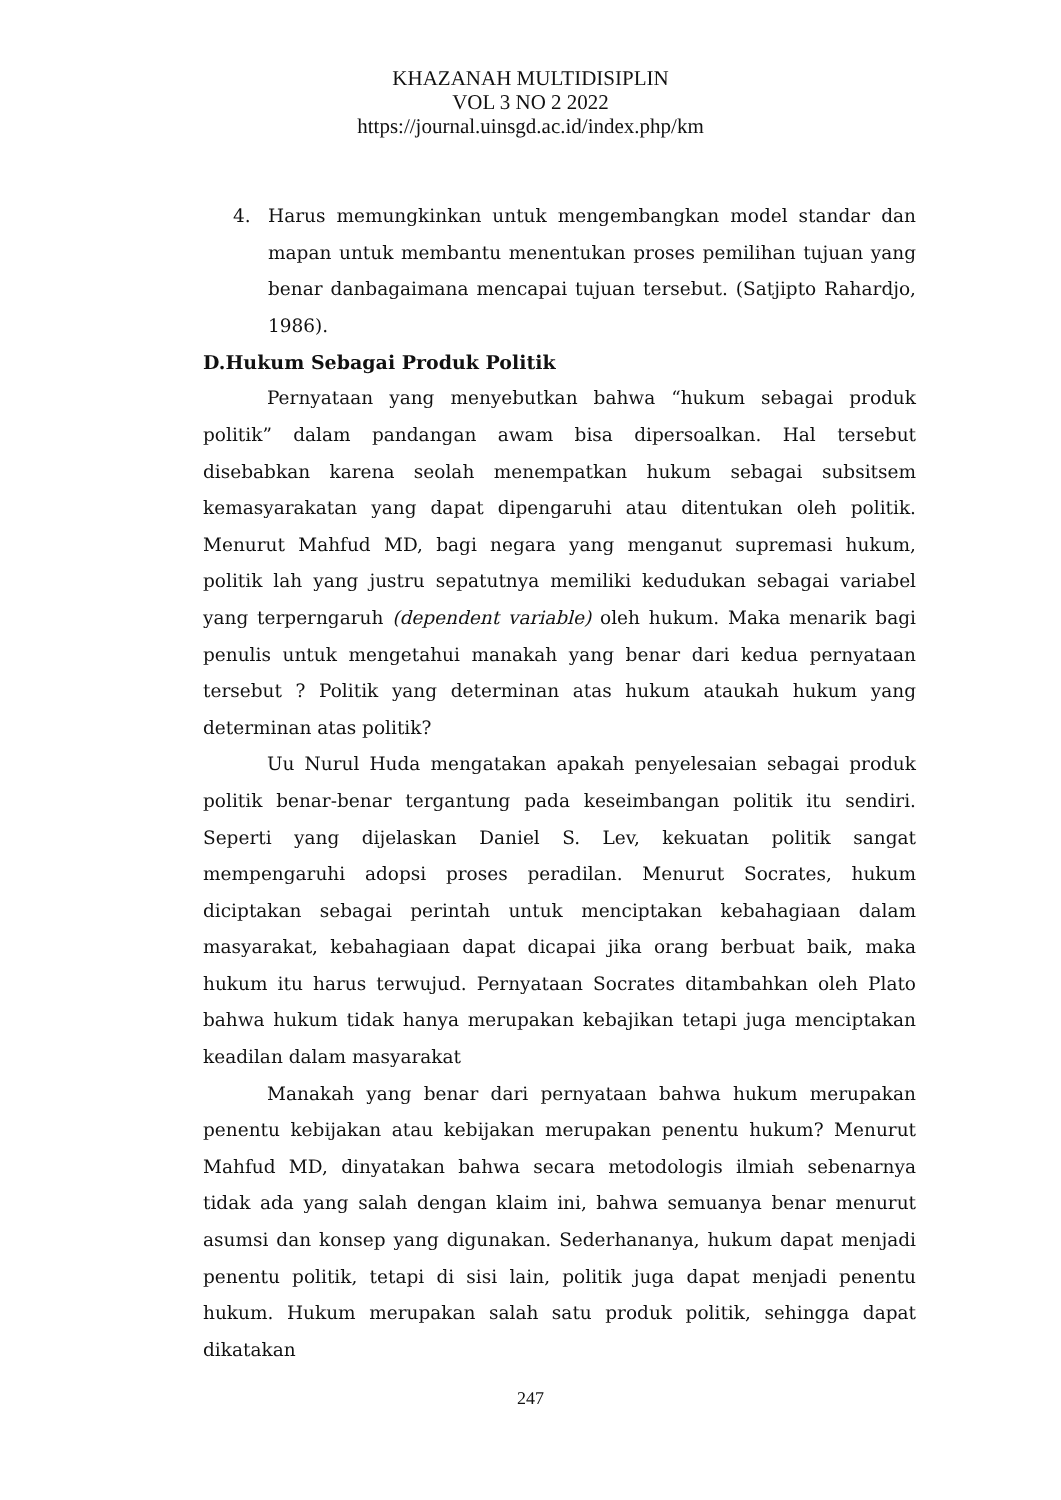KHAZANAH MULTIDISIPLIN
VOL 3 NO 2 2022
https://journal.uinsgd.ac.id/index.php/km
4. Harus memungkinkan untuk mengembangkan model standar dan mapan untuk membantu menentukan proses pemilihan tujuan yang benar danbagaimana mencapai tujuan tersebut. (Satjipto Rahardjo, 1986).
D.Hukum Sebagai Produk Politik
Pernyataan yang menyebutkan bahwa “hukum sebagai produk politik” dalam pandangan awam bisa dipersoalkan. Hal tersebut disebabkan karena seolah menempatkan hukum sebagai subsitsem kemasyarakatan yang dapat dipengaruhi atau ditentukan oleh politik. Menurut Mahfud MD, bagi negara yang menganut supremasi hukum, politik lah yang justru sepatutnya memiliki kedudukan sebagai variabel yang terperngaruh (dependent variable) oleh hukum. Maka menarik bagi penulis untuk mengetahui manakah yang benar dari kedua pernyataan tersebut ? Politik yang determinan atas hukum ataukah hukum yang determinan atas politik?
Uu Nurul Huda mengatakan apakah penyelesaian sebagai produk politik benar-benar tergantung pada keseimbangan politik itu sendiri. Seperti yang dijelaskan Daniel S. Lev, kekuatan politik sangat mempengaruhi adopsi proses peradilan. Menurut Socrates, hukum diciptakan sebagai perintah untuk menciptakan kebahagiaan dalam masyarakat, kebahagiaan dapat dicapai jika orang berbuat baik, maka hukum itu harus terwujud. Pernyataan Socrates ditambahkan oleh Plato bahwa hukum tidak hanya merupakan kebajikan tetapi juga menciptakan keadilan dalam masyarakat
Manakah yang benar dari pernyataan bahwa hukum merupakan penentu kebijakan atau kebijakan merupakan penentu hukum? Menurut Mahfud MD, dinyatakan bahwa secara metodologis ilmiah sebenarnya tidak ada yang salah dengan klaim ini, bahwa semuanya benar menurut asumsi dan konsep yang digunakan. Sederhananya, hukum dapat menjadi penentu politik, tetapi di sisi lain, politik juga dapat menjadi penentu hukum. Hukum merupakan salah satu produk politik, sehingga dapat dikatakan
247